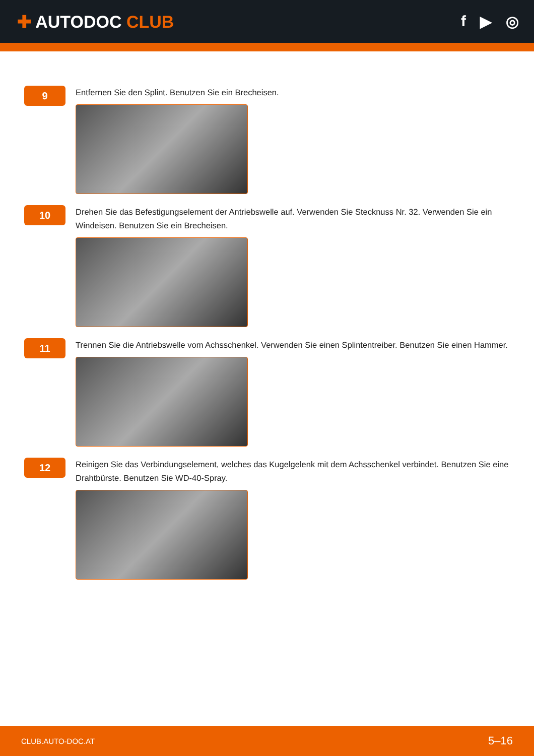✚ AUTODOC CLUB f ▶ ◎
9
Entfernen Sie den Splint. Benutzen Sie ein Brecheisen.
10
Drehen Sie das Befestigungselement der Antriebswelle auf. Verwenden Sie Stecknuss Nr. 32. Verwenden Sie ein Windeisen. Benutzen Sie ein Brecheisen.
11
Trennen Sie die Antriebswelle vom Achsschenkel. Verwenden Sie einen Splintentreiber. Benutzen Sie einen Hammer.
12
Reinigen Sie das Verbindungselement, welches das Kugelgelenk mit dem Achsschenkel verbindet. Benutzen Sie eine Drahtbürste. Benutzen Sie WD-40-Spray.
CLUB.AUTO-DOC.AT 5–16